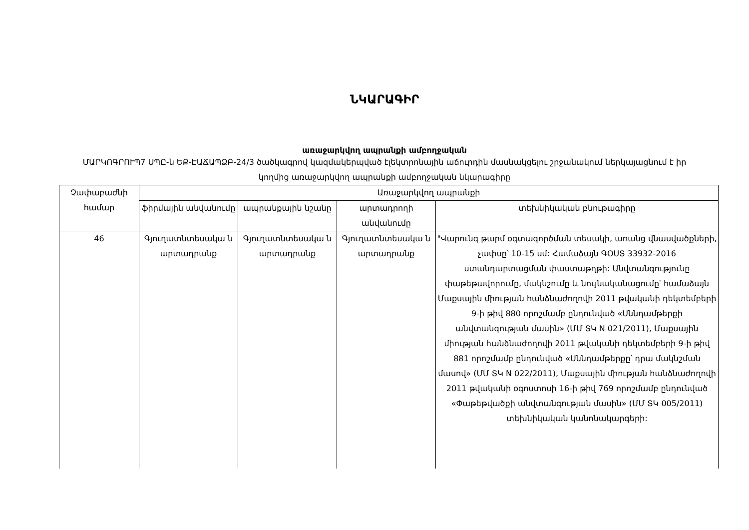ՆԿԱՐԱԳԻՐ
առաջարկվող ապրանքի ամբողջական
ՄԱՐԿՈԳՐՈՒՊ7 ՍՊԸ-ն ԵՔ-ԷԱՃԱՊՁԲ-24/3 ծածկագրով կազմակերպված էլեկտրոնային աճուրդին մասնակցելու շրջանակում ներկայացնում է իր կողմից առաջարկվող ապրանքի ամբողջական նկարագիրը
| Չափաբաժնի համար | Առաջարկվող ապրանքի | | | |
| --- | --- | --- | --- | --- |
| | ֆիրմային անվանումը | ապրանքային նշանը | արտադրողի անվանումը | տեխնիկական բնութագիրը |
| 46 | Գյուղատնտեսակա ն արտադրանք | Գյուղատնտեսակա ն արտադրանք | Գյուղատնտեսակա ն արտադրանք | "Վարունգ թարմ օգտագործման տեսակի, առանց վնասվածքների, չափսը՝ 10-15 սմ: Համաձայն ԳՕՍՏ 33932-2016 ստանդարտացման փաստաթղթի: Անվտանգությունը փաթեթավորումը, մակնշումը և նույնականացումը՝ համաձայն Մաքսային միության հանձնաժողովի 2011 թվականի դեկտեմբերի 9-ի թիվ 880 որոշմամբ ընդունված «Սննդամթերքի անվտանգության մասին» (ՄՄ ՏԿ N 021/2011), Մաքսային միության հանձնաժողովի 2011 թվականի դեկտեմբերի 9-ի թիվ 881 որոշմամբ ընդունված «Սննդամթերքը՝ դրա մակնշման մասով» (ՄՄ ՏԿ N 022/2011), Մաքսային միության հանձնաժողովի 2011 թվականի օգոստոսի 16-ի թիվ 769 որոշմամբ ընդունված «Փաթեթվածքի անվտանգության մասին» (ՄՄ ՏԿ 005/2011) տեխնիկական կանոնակարգերի: |